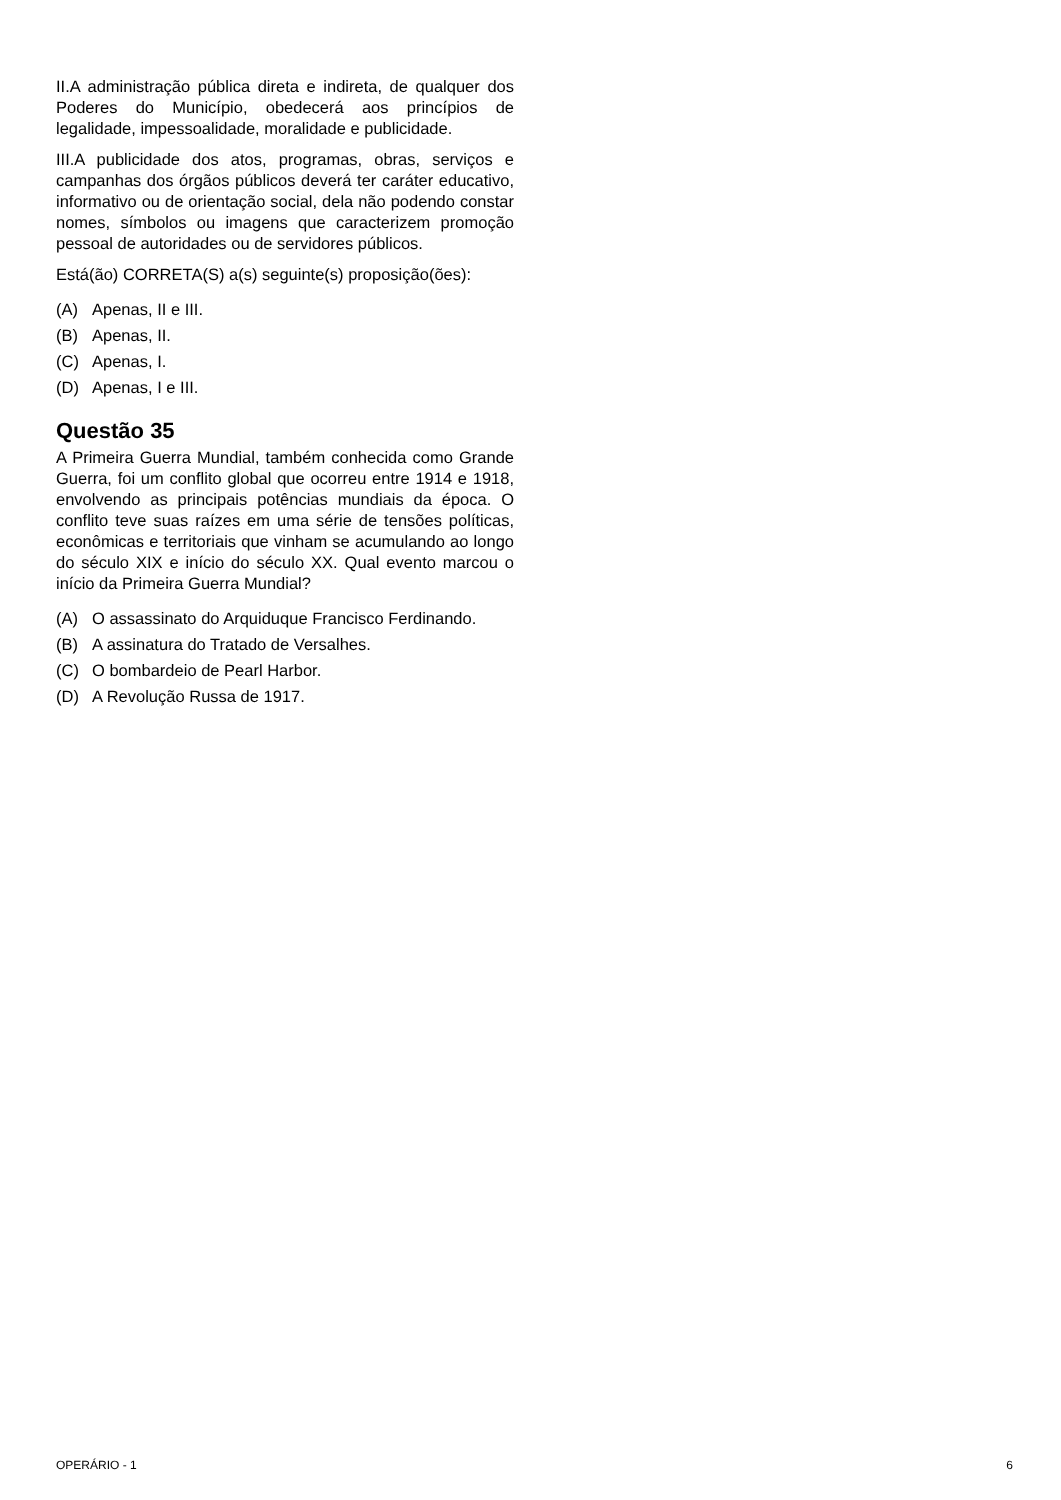II.A administração pública direta e indireta, de qualquer dos Poderes do Município, obedecerá aos princípios de legalidade, impessoalidade, moralidade e publicidade.
III.A publicidade dos atos, programas, obras, serviços e campanhas dos órgãos públicos deverá ter caráter educativo, informativo ou de orientação social, dela não podendo constar nomes, símbolos ou imagens que caracterizem promoção pessoal de autoridades ou de servidores públicos.
Está(ão) CORRETA(S) a(s) seguinte(s) proposição(ões):
(A) Apenas, II e III.
(B) Apenas, II.
(C) Apenas, I.
(D) Apenas, I e III.
Questão 35
A Primeira Guerra Mundial, também conhecida como Grande Guerra, foi um conflito global que ocorreu entre 1914 e 1918, envolvendo as principais potências mundiais da época. O conflito teve suas raízes em uma série de tensões políticas, econômicas e territoriais que vinham se acumulando ao longo do século XIX e início do século XX. Qual evento marcou o início da Primeira Guerra Mundial?
(A) O assassinato do Arquiduque Francisco Ferdinando.
(B) A assinatura do Tratado de Versalhes.
(C) O bombardeio de Pearl Harbor.
(D) A Revolução Russa de 1917.
OPERÁRIO - 1 6